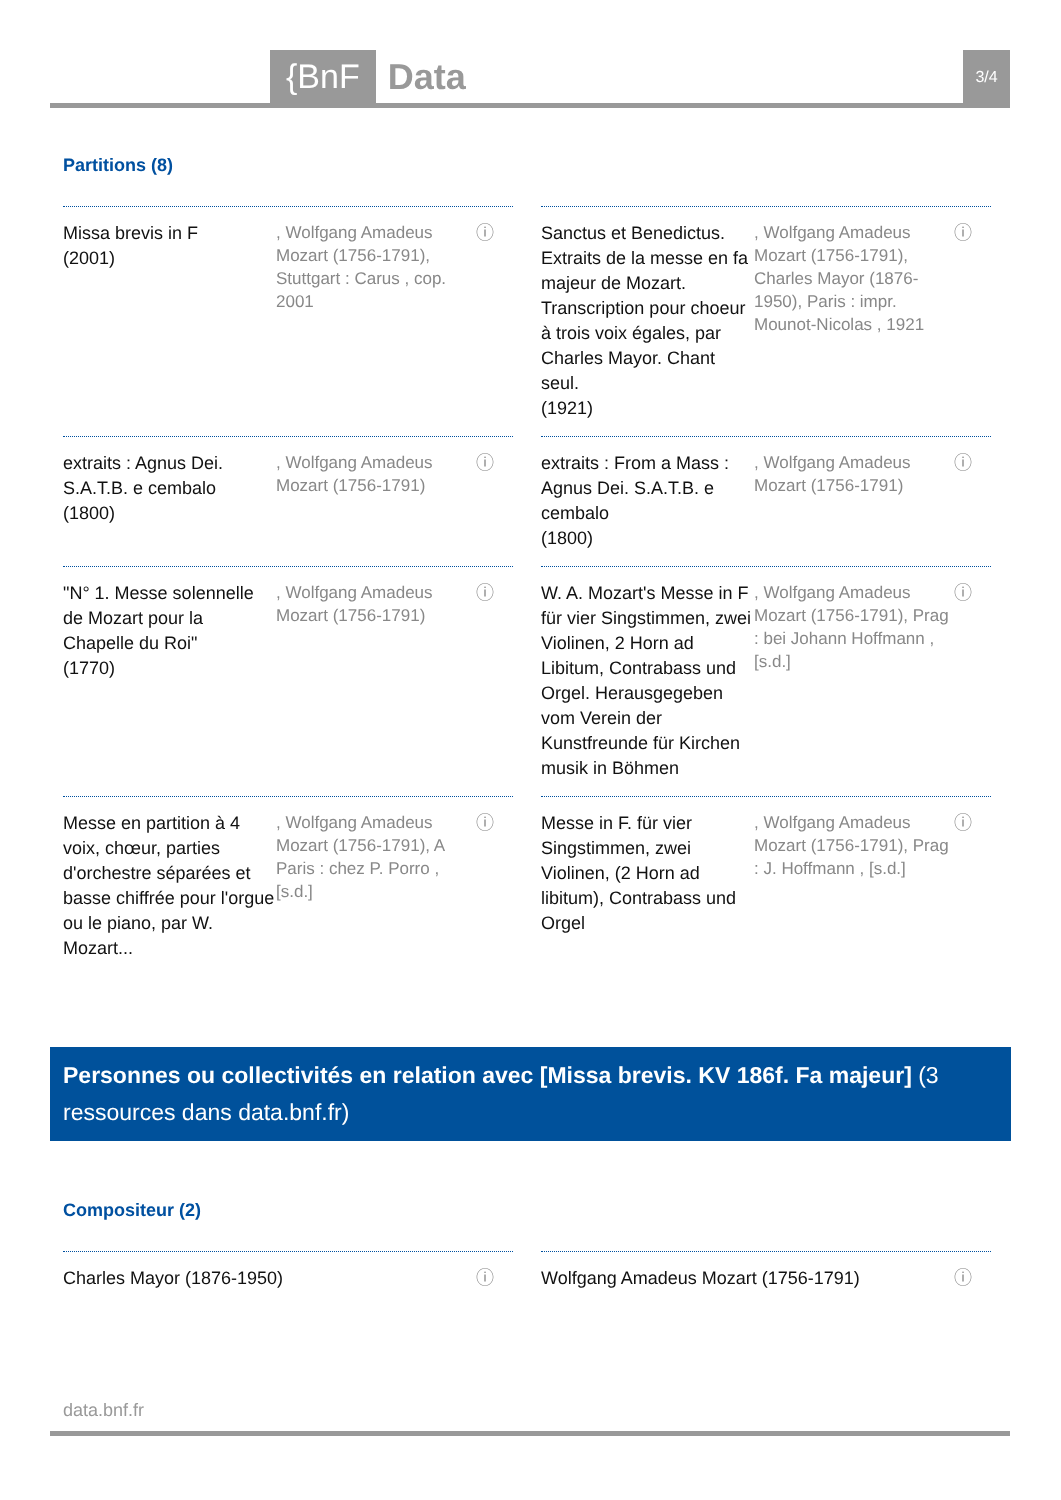{BnF Data 3/4
Partitions (8)
Missa brevis in F
(2001)
, Wolfgang Amadeus Mozart (1756-1791), Stuttgart : Carus , cop. 2001
ⓘ
Sanctus et Benedictus. Extraits de la messe en fa majeur de Mozart. Transcription pour choeur à trois voix égales, par Charles Mayor. Chant seul.
(1921)
, Wolfgang Amadeus Mozart (1756-1791), Charles Mayor (1876-1950), Paris : impr. Mounot-Nicolas , 1921
ⓘ
extraits : Agnus Dei. S.A.T.B. e cembalo
(1800)
, Wolfgang Amadeus Mozart (1756-1791)
ⓘ
extraits : From a Mass : Agnus Dei. S.A.T.B. e cembalo
(1800)
, Wolfgang Amadeus Mozart (1756-1791)
ⓘ
"N° 1. Messe solennelle de Mozart pour la Chapelle du Roi"
(1770)
, Wolfgang Amadeus Mozart (1756-1791)
ⓘ
W. A. Mozart's Messe in F für vier Singstimmen, zwei Violinen, 2 Horn ad Libitum, Contrabass und Orgel. Herausgegeben vom Verein der Kunstfreunde für Kirchen musik in Böhmen
, Wolfgang Amadeus Mozart (1756-1791), Prag : bei Johann Hoffmann , [s.d.]
ⓘ
Messe en partition à 4 voix, chœur, parties d'orchestre séparées et basse chiffrée pour l'orgue ou le piano, par W. Mozart...
, Wolfgang Amadeus Mozart (1756-1791), A Paris : chez P. Porro , [s.d.]
ⓘ
Messe in F. für vier Singstimmen, zwei Violinen, (2 Horn ad libitum), Contrabass und Orgel
, Wolfgang Amadeus Mozart (1756-1791), Prag : J. Hoffmann , [s.d.]
ⓘ
Personnes ou collectivités en relation avec [Missa brevis. KV 186f. Fa majeur] (3 ressources dans data.bnf.fr)
Compositeur (2)
Charles Mayor (1876-1950) ⓘ
Wolfgang Amadeus Mozart (1756-1791) ⓘ
data.bnf.fr